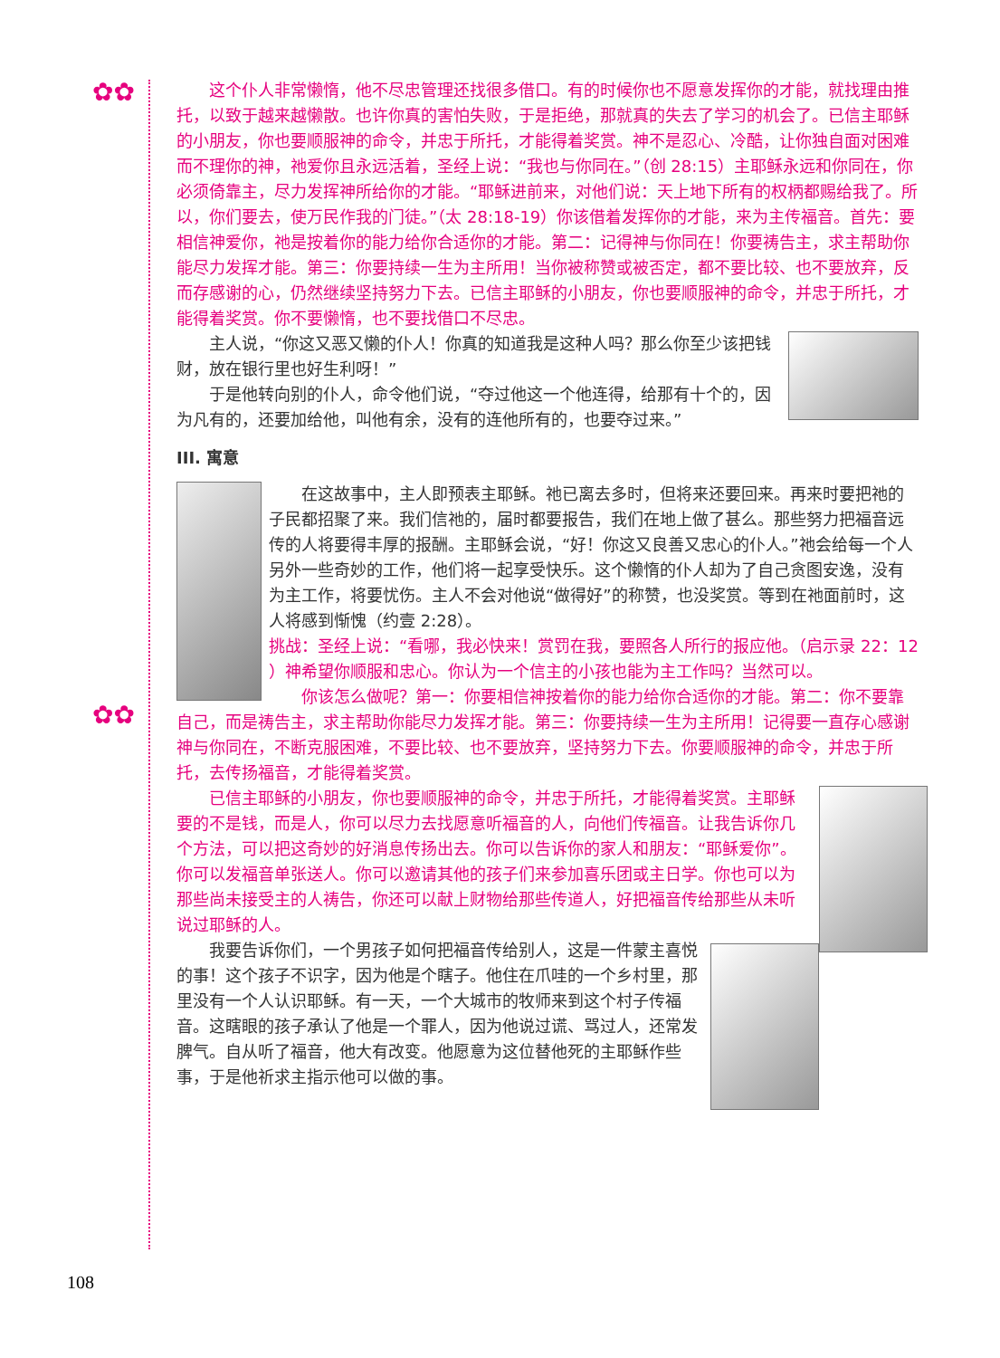✿✿
✿✿
这个仆人非常懒惰，他不尽忠管理还找很多借口。有的时候你也不愿意发挥你的才能，就找理由推托，以致于越来越懒散。也许你真的害怕失败，于是拒绝，那就真的失去了学习的机会了。已信主耶稣的小朋友，你也要顺服神的命令，并忠于所托，才能得着奖赏。神不是忍心、冷酷，让你独自面对困难而不理你的神，祂爱你且永远活着，圣经上说：“我也与你同在。”（创 28:15）主耶稣永远和你同在，你必须倚靠主，尽力发挥神所给你的才能。“耶稣进前来，对他们说：天上地下所有的权柄都赐给我了。所以，你们要去，使万民作我的门徒。”（太 28:18-19）你该借着发挥你的才能，来为主传福音。首先：要相信神爱你，祂是按着你的能力给你合适你的才能。第二：记得神与你同在！你要祷告主，求主帮助你能尽力发挥才能。第三：你要持续一生为主所用！当你被称赞或被否定，都不要比较、也不要放弃，反而存感谢的心，仍然继续坚持努力下去。已信主耶稣的小朋友，你也要顺服神的命令，并忠于所托，才能得着奖赏。你不要懒惰，也不要找借口不尽忠。
主人说，“你这又恶又懒的仆人！你真的知道我是这种人吗？那么你至少该把钱财，放在银行里也好生利呀！”
于是他转向别的仆人，命令他们说，“夺过他这一个他连得，给那有十个的，因为凡有的，还要加给他，叫他有余，没有的连他所有的，也要夺过来。”
III. 寓意
在这故事中，主人即预表主耶稣。祂已离去多时，但将来还要回来。再来时要把祂的子民都招聚了来。我们信祂的，届时都要报告，我们在地上做了甚么。那些努力把福音远传的人将要得丰厚的报酬。主耶稣会说，“好！你这又良善又忠心的仆人。”祂会给每一个人另外一些奇妙的工作，他们将一起享受快乐。这个懒惰的仆人却为了自己贪图安逸，没有为主工作，将要忧伤。主人不会对他说“做得好”的称赞，也没奖赏。等到在祂面前时，这人将感到惭愧（约壹 2:28）。
挑战：圣经上说：“看哪，我必快来！赏罚在我，要照各人所行的报应他。（启示录 22：12 ）神希望你顺服和忠心。你认为一个信主的小孩也能为主工作吗？当然可以。
你该怎么做呢？第一：你要相信神按着你的能力给你合适你的才能。第二：你不要靠自己，而是祷告主，求主帮助你能尽力发挥才能。第三：你要持续一生为主所用！记得要一直存心感谢神与你同在，不断克服困难，不要比较、也不要放弃，坚持努力下去。你要顺服神的命令，并忠于所托，去传扬福音，才能得着奖赏。
已信主耶稣的小朋友，你也要顺服神的命令，并忠于所托，才能得着奖赏。主耶稣要的不是钱，而是人，你可以尽力去找愿意听福音的人，向他们传福音。让我告诉你几个方法，可以把这奇妙的好消息传扬出去。你可以告诉你的家人和朋友：“耶稣爱你”。你可以发福音单张送人。你可以邀请其他的孩子们来参加喜乐团或主日学。你也可以为那些尚未接受主的人祷告，你还可以献上财物给那些传道人，好把福音传给那些从未听说过耶稣的人。
我要告诉你们，一个男孩子如何把福音传给别人，这是一件蒙主喜悦的事！这个孩子不识字，因为他是个瞎子。他住在爪哇的一个乡村里，那里没有一个人认识耶稣。有一天，一个大城市的牧师来到这个村子传福音。这瞎眼的孩子承认了他是一个罪人，因为他说过谎、骂过人，还常发脾气。自从听了福音，他大有改变。他愿意为这位替他死的主耶稣作些事，于是他祈求主指示他可以做的事。
108